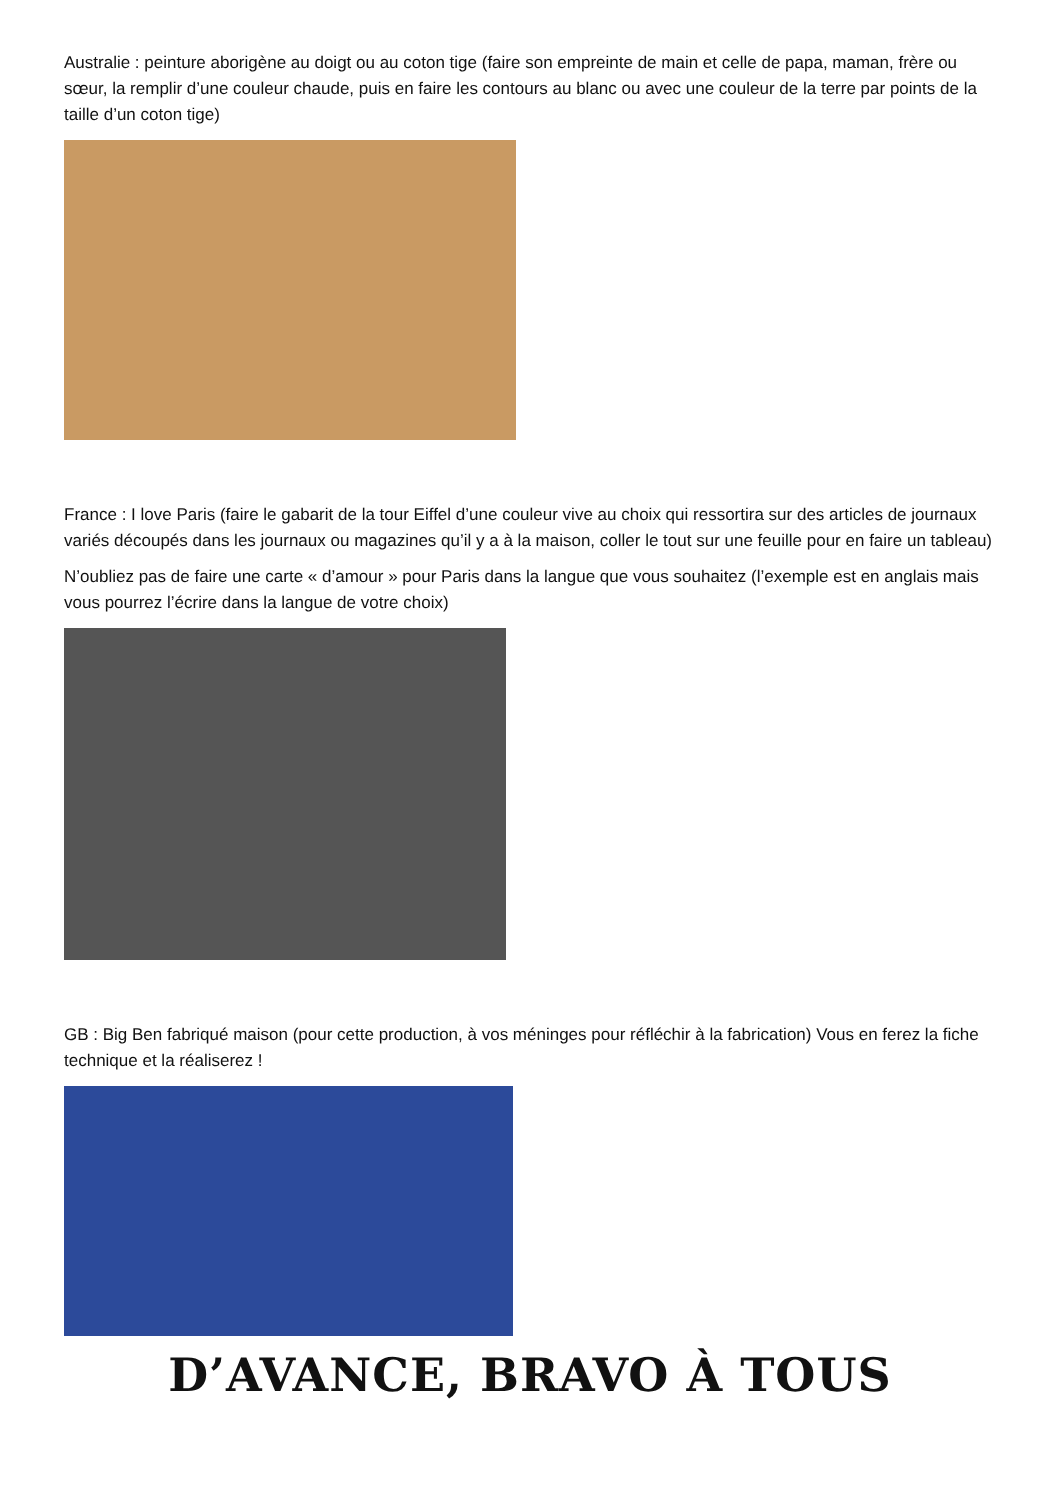Australie : peinture aborigène au doigt ou au coton tige (faire son empreinte de main et celle de papa, maman, frère ou sœur, la remplir d’une couleur chaude, puis en faire les contours au blanc ou avec une couleur de la terre par points de la taille d’un coton tige)
France : I love Paris (faire le gabarit de la tour Eiffel d’une couleur vive au choix qui ressortira sur des articles de journaux variés découpés dans les journaux ou magazines qu’il y a à la maison, coller le tout sur une feuille pour en faire un tableau)
N’oubliez pas de faire une carte « d’amour » pour Paris dans la langue que vous souhaitez (l’exemple est en anglais mais vous pourrez l’écrire dans la langue de votre choix)
GB : Big Ben fabriqué maison (pour cette production, à vos méninges pour réfléchir à la fabrication) Vous en ferez la fiche technique et la réaliserez !
D’AVANCE, BRAVO À TOUS